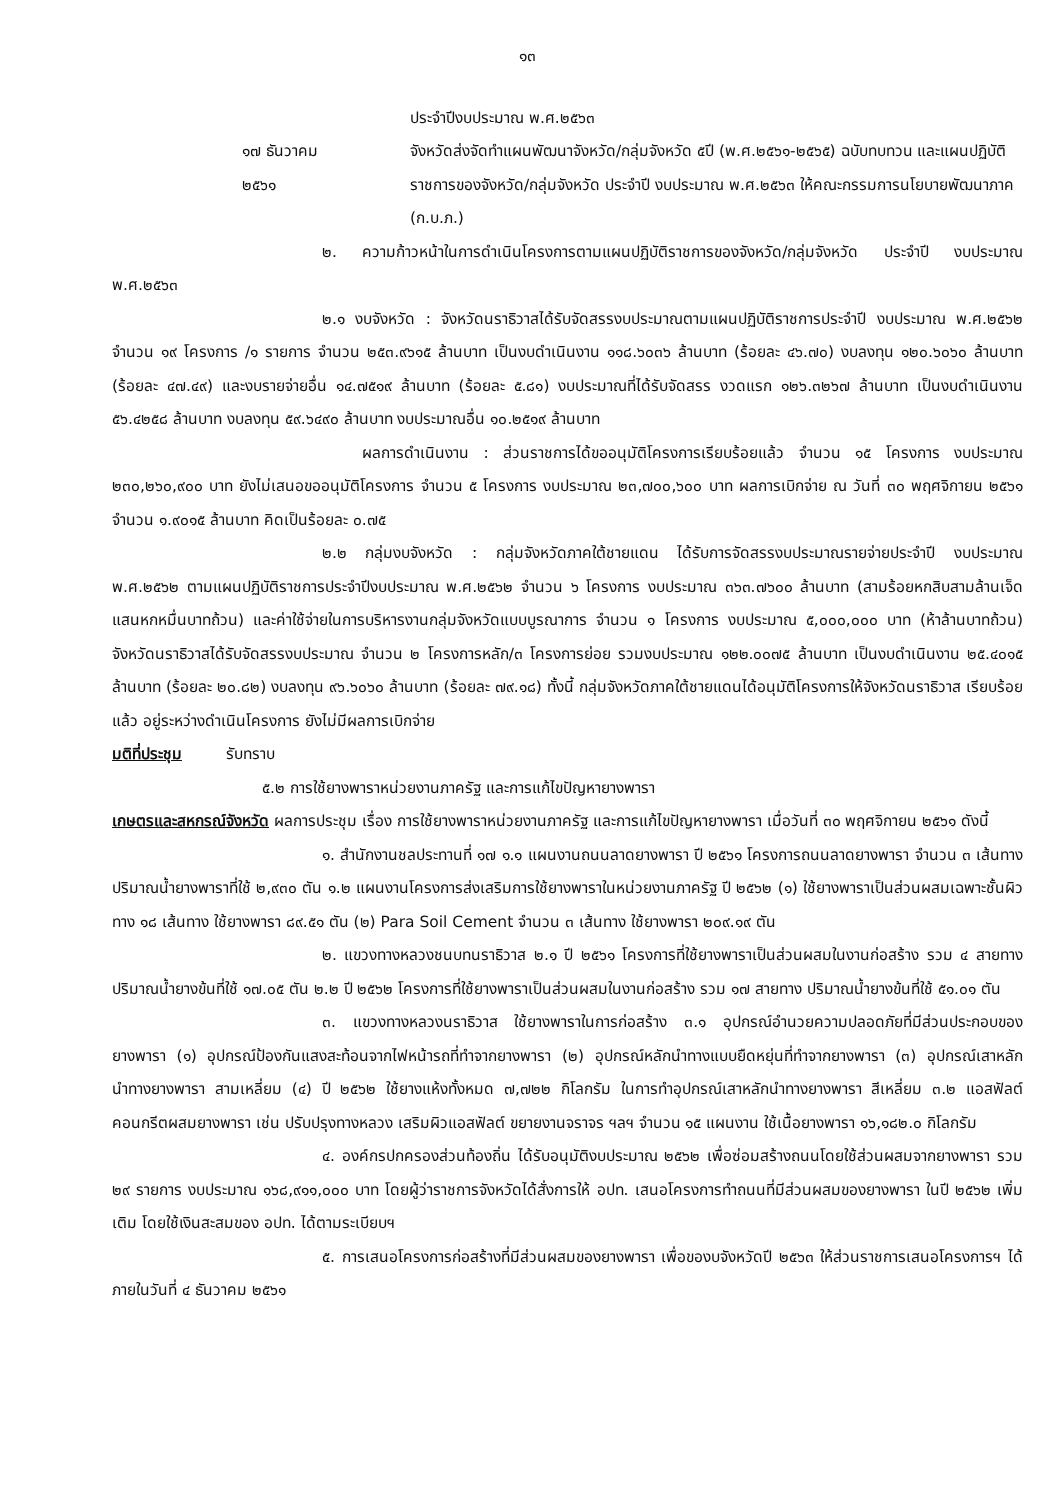๑๓
ประจำปีงบประมาณ พ.ศ.๒๕๖๓
๑๗ ธันวาคม
๒๕๖๑
จังหวัดส่งจัดทำแผนพัฒนาจังหวัด/กลุ่มจังหวัด ๕ปี (พ.ศ.๒๕๖๑-๒๕๖๕) ฉบับทบทวน และแผนปฏิบัติราชการของจังหวัด/กลุ่มจังหวัด ประจำปี งบประมาณ พ.ศ.๒๕๖๓ ให้คณะกรรมการนโยบายพัฒนาภาค (ก.บ.ภ.)
๒. ความก้าวหน้าในการดำเนินโครงการตามแผนปฏิบัติราชการของจังหวัด/กลุ่มจังหวัด ประจำปี งบประมาณ พ.ศ.๒๕๖๓
๒.๑ งบจังหวัด : จังหวัดนราธิวาสได้รับจัดสรรงบประมาณตามแผนปฏิบัติราชการประจำปี งบประมาณ พ.ศ.๒๕๖๒ จำนวน ๑๙ โครงการ /๑ รายการ จำนวน ๒๕๓.๙๖๑๕ ล้านบาท เป็นงบดำเนินงาน ๑๑๘.๖๐๓๖ ล้านบาท (ร้อยละ ๔๖.๗๐) งบลงทุน ๑๒๐.๖๐๖๐ ล้านบาท (ร้อยละ ๔๗.๔๙) และงบรายจ่ายอื่น ๑๔.๗๕๑๙ ล้านบาท (ร้อยละ ๕.๘๑) งบประมาณที่ได้รับจัดสรร งวดแรก ๑๒๖.๓๒๖๗ ล้านบาท เป็นงบดำเนินงาน ๕๖.๔๒๕๘ ล้านบาท งบลงทุน ๕๙.๖๔๙๐ ล้านบาท งบประมาณอื่น ๑๐.๒๕๑๙ ล้านบาท
ผลการดำเนินงาน : ส่วนราชการได้ขออนุมัติโครงการเรียบร้อยแล้ว จำนวน ๑๕ โครงการ งบประมาณ ๒๓๐,๒๖๐,๙๐๐ บาท ยังไม่เสนอขออนุมัติโครงการ จำนวน ๕ โครงการ งบประมาณ ๒๓,๗๐๐,๖๐๐ บาท ผลการเบิกจ่าย ณ วันที่ ๓๐ พฤศจิกายน ๒๕๖๑ จำนวน ๑.๙๐๑๕ ล้านบาท คิดเป็นร้อยละ ๐.๗๕
๒.๒ กลุ่มงบจังหวัด : กลุ่มจังหวัดภาคใต้ชายแดน ได้รับการจัดสรรงบประมาณรายจ่ายประจำปี งบประมาณ พ.ศ.๒๕๖๒ ตามแผนปฏิบัติราชการประจำปีงบประมาณ พ.ศ.๒๕๖๒ จำนวน ๖ โครงการ งบประมาณ ๓๖๓.๗๖๐๐ ล้านบาท (สามร้อยหกสิบสามล้านเจ็ดแสนหกหมื่นบาทถ้วน) และค่าใช้จ่ายในการบริหารงานกลุ่มจังหวัดแบบบูรณาการ จำนวน ๑ โครงการ งบประมาณ ๕,๐๐๐,๐๐๐ บาท (ห้าล้านบาทถ้วน) จังหวัดนราธิวาสได้รับจัดสรรงบประมาณ จำนวน ๒ โครงการหลัก/๓ โครงการย่อย รวมงบประมาณ ๑๒๒.๐๐๗๕ ล้านบาท เป็นงบดำเนินงาน ๒๕.๔๐๑๕ ล้านบาท (ร้อยละ ๒๐.๘๒) งบลงทุน ๙๖.๖๐๖๐ ล้านบาท (ร้อยละ ๗๙.๑๘) ทั้งนี้ กลุ่มจังหวัดภาคใต้ชายแดนได้อนุมัติโครงการให้จังหวัดนราธิวาส เรียบร้อยแล้ว อยู่ระหว่างดำเนินโครงการ ยังไม่มีผลการเบิกจ่าย
มติที่ประชุม รับทราบ
๕.๒ การใช้ยางพาราหน่วยงานภาครัฐ และการแก้ไขปัญหายางพารา
เกษตรและสหกรณ์จังหวัด ผลการประชุม เรื่อง การใช้ยางพาราหน่วยงานภาครัฐ และการแก้ไขปัญหายางพารา เมื่อวันที่ ๓๐ พฤศจิกายน ๒๕๖๑ ดังนี้
๑. สำนักงานชลประทานที่ ๑๗ ๑.๑ แผนงานถนนลาดยางพารา ปี ๒๕๖๑ โครงการถนนลาดยางพารา จำนวน ๓ เส้นทาง ปริมาณน้ำยางพาราที่ใช้ ๒,๙๓๐ ตัน ๑.๒ แผนงานโครงการส่งเสริมการใช้ยางพาราในหน่วยงานภาครัฐ ปี ๒๕๖๒ (๑) ใช้ยางพาราเป็นส่วนผสมเฉพาะชั้นผิวทาง ๑๘ เส้นทาง ใช้ยางพารา ๘๙.๕๑ ตัน (๒) Para Soil Cement จำนวน ๓ เส้นทาง ใช้ยางพารา ๒๐๙.๑๙ ตัน
๒. แขวงทางหลวงชนบทนราธิวาส ๒.๑ ปี ๒๕๖๑ โครงการที่ใช้ยางพาราเป็นส่วนผสมในงานก่อสร้าง รวม ๔ สายทาง ปริมาณน้ำยางข้นที่ใช้ ๑๗.๐๕ ตัน ๒.๒ ปี ๒๕๖๒ โครงการที่ใช้ยางพาราเป็นส่วนผสมในงานก่อสร้าง รวม ๑๗ สายทาง ปริมาณน้ำยางข้นที่ใช้ ๕๑.๐๑ ตัน
๓. แขวงทางหลวงนราธิวาส ใช้ยางพาราในการก่อสร้าง ๓.๑ อุปกรณ์อำนวยความปลอดภัยที่มีส่วนประกอบของยางพารา (๑) อุปกรณ์ป้องกันแสงสะท้อนจากไฟหน้ารถที่ทำจากยางพารา (๒) อุปกรณ์หลักนำทางแบบยืดหยุ่นที่ทำจากยางพารา (๓) อุปกรณ์เสาหลักนำทางยางพารา สามเหลี่ยม (๔) ปี ๒๕๖๒ ใช้ยางแห้งทั้งหมด ๗,๗๒๒ กิโลกรัม ในการทำอุปกรณ์เสาหลักนำทางยางพารา สีเหลี่ยม ๓.๒ แอสฟัลต์คอนกรีตผสมยางพารา เช่น ปรับปรุงทางหลวง เสริมผิวแอสฟัลต์ ขยายงานจราจร ฯลฯ จำนวน ๑๕ แผนงาน ใช้เนื้อยางพารา ๑๖,๑๘๒.๐ กิโลกรัม
๔. องค์กรปกครองส่วนท้องถิ่น ได้รับอนุมัติงบประมาณ ๒๕๖๒ เพื่อซ่อมสร้างถนนโดยใช้ส่วนผสมจากยางพารา รวม ๒๙ รายการ งบประมาณ ๑๖๘,๙๑๑,๐๐๐ บาท โดยผู้ว่าราชการจังหวัดได้สั่งการให้ อปท. เสนอโครงการทำถนนที่มีส่วนผสมของยางพารา ในปี ๒๕๖๒ เพิ่มเติม โดยใช้เงินสะสมของ อปท. ได้ตามระเบียบฯ
๕. การเสนอโครงการก่อสร้างที่มีส่วนผสมของยางพารา เพื่อของบจังหวัดปี ๒๕๖๓ ให้ส่วนราชการเสนอโครงการฯ ได้ ภายในวันที่ ๔ ธันวาคม ๒๕๖๑